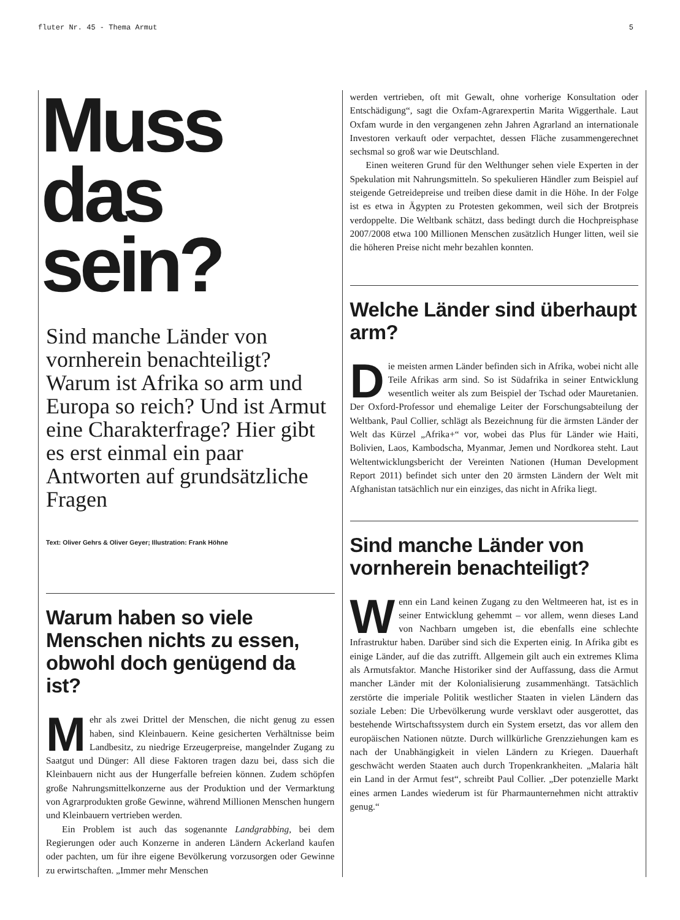fluter Nr. 45 - Thema Armut 5
Muss
das
sein?
Sind manche Länder von vornherein benachteiligt? Warum ist Afrika so arm und Europa so reich? Und ist Armut eine Charakterfrage? Hier gibt es erst einmal ein paar Antworten auf grundsätzliche Fragen
Text: Oliver Gehrs & Oliver Geyer; Illustration: Frank Höhne
Warum haben so viele Menschen nichts zu essen, obwohl doch genügend da ist?
Mehr als zwei Drittel der Menschen, die nicht genug zu essen haben, sind Kleinbauern. Keine gesicherten Verhältnisse beim Landbesitz, zu niedrige Erzeugerpreise, mangelnder Zugang zu Saatgut und Dünger: All diese Faktoren tragen dazu bei, dass sich die Kleinbauern nicht aus der Hungerfalle befreien können. Zudem schöpfen große Nahrungsmittelkonzerne aus der Produktion und der Vermarktung von Agrarprodukten große Gewinne, während Millionen Menschen hungern und Kleinbauern vertrieben werden.
Ein Problem ist auch das sogenannte Landgrabbing, bei dem Regierungen oder auch Konzerne in anderen Ländern Ackerland kaufen oder pachten, um für ihre eigene Bevölkerung vorzusorgen oder Gewinne zu erwirtschaften. „Immer mehr Menschen
werden vertrieben, oft mit Gewalt, ohne vorherige Konsultation oder Entschädigung“, sagt die Oxfam-Agrarexpertin Marita Wiggerthale. Laut Oxfam wurde in den vergangenen zehn Jahren Agrarland an internationale Investoren verkauft oder verpachtet, dessen Fläche zusammengerechnet sechsmal so groß war wie Deutschland.
Einen weiteren Grund für den Welthunger sehen viele Experten in der Spekulation mit Nahrungsmitteln. So spekulieren Händler zum Beispiel auf steigende Getreidepreise und treiben diese damit in die Höhe. In der Folge ist es etwa in Ägypten zu Protesten gekommen, weil sich der Brotpreis verdoppelte. Die Weltbank schätzt, dass bedingt durch die Hochpreisphase 2007/2008 etwa 100 Millionen Menschen zusätzlich Hunger litten, weil sie die höheren Preise nicht mehr bezahlen konnten.
Welche Länder sind überhaupt arm?
Die meisten armen Länder befinden sich in Afrika, wobei nicht alle Teile Afrikas arm sind. So ist Südafrika in seiner Entwicklung wesentlich weiter als zum Beispiel der Tschad oder Mauretanien. Der Oxford-Professor und ehemalige Leiter der Forschungsabteilung der Weltbank, Paul Collier, schlägt als Bezeichnung für die ärmsten Länder der Welt das Kürzel „Afrika+“ vor, wobei das Plus für Länder wie Haiti, Bolivien, Laos, Kambodscha, Myanmar, Jemen und Nordkorea steht. Laut Weltentwicklungsbericht der Vereinten Nationen (Human Development Report 2011) befindet sich unter den 20 ärmsten Ländern der Welt mit Afghanistan tatsächlich nur ein einziges, das nicht in Afrika liegt.
Sind manche Länder von vornherein benachteiligt?
Wenn ein Land keinen Zugang zu den Weltmeeren hat, ist es in seiner Entwicklung gehemmt – vor allem, wenn dieses Land von Nachbarn umgeben ist, die ebenfalls eine schlechte Infrastruktur haben. Darüber sind sich die Experten einig. In Afrika gibt es einige Länder, auf die das zutrifft. Allgemein gilt auch ein extremes Klima als Armutsfaktor. Manche Historiker sind der Auffassung, dass die Armut mancher Länder mit der Kolonialisierung zusammenhängt. Tatsächlich zerstörte die imperiale Politik westlicher Staaten in vielen Ländern das soziale Leben: Die Urbevölkerung wurde versklavt oder ausgerottet, das bestehende Wirtschaftssystem durch ein System ersetzt, das vor allem den europäischen Nationen nützte. Durch willkürliche Grenzziehungen kam es nach der Unabhängigkeit in vielen Ländern zu Kriegen. Dauerhaft geschwächt werden Staaten auch durch Tropenkrankheiten. „Malaria hält ein Land in der Armut fest“, schreibt Paul Collier. „Der potenzielle Markt eines armen Landes wiederum ist für Pharmaunternehmen nicht attraktiv genug.“